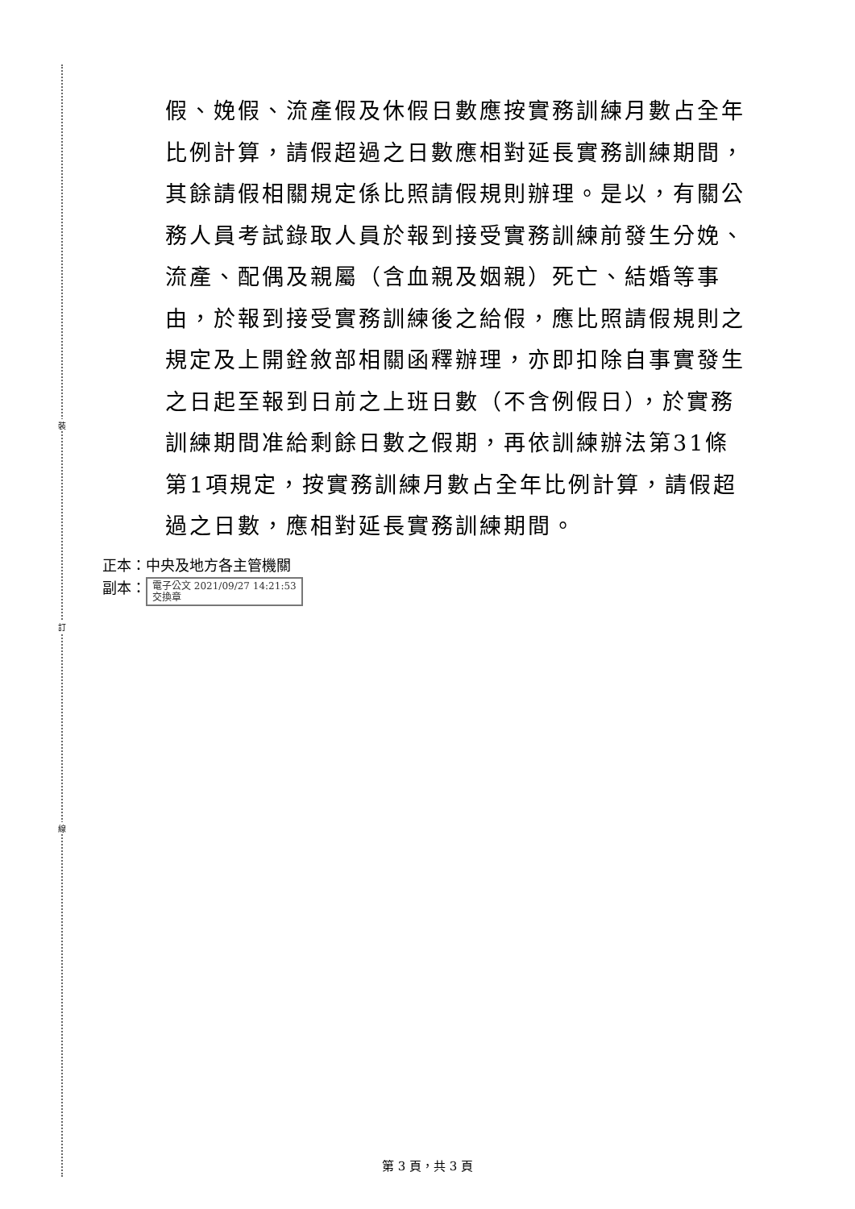裝
訂
線
假、娩假、流產假及休假日數應按實務訓練月數占全年比例計算，請假超過之日數應相對延長實務訓練期間，其餘請假相關規定係比照請假規則辦理。是以，有關公務人員考試錄取人員於報到接受實務訓練前發生分娩、流產、配偶及親屬（含血親及姻親）死亡、結婚等事由，於報到接受實務訓練後之給假，應比照請假規則之規定及上開銓敘部相關函釋辦理，亦即扣除自事實發生之日起至報到日前之上班日數（不含例假日），於實務訓練期間准給剩餘日數之假期，再依訓練辦法第31條第1項規定，按實務訓練月數占全年比例計算，請假超過之日數，應相對延長實務訓練期間。
正本：中央及地方各主管機關
副本： 電子公文 2021/09/27 14:21:53
交換章
第 3 頁，共 3 頁